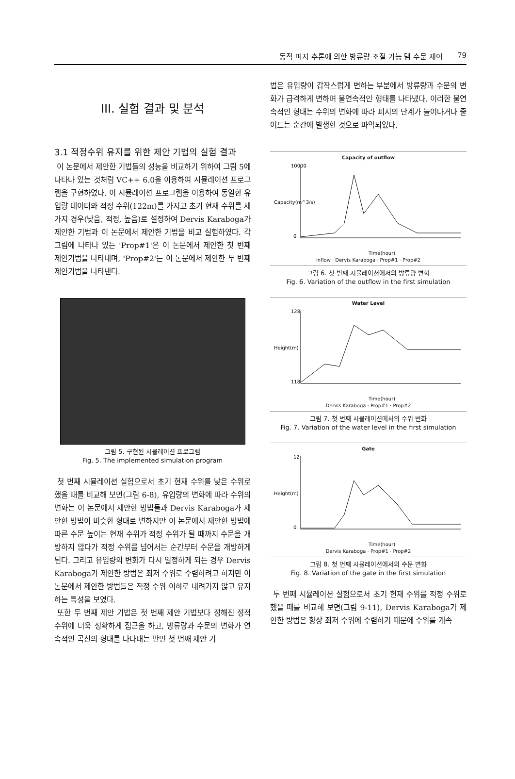동적 퍼지 추론에 의한 방류량 조절 가능 댐 수문 제어 79
III. 실험 결과 및 분석
3.1 적정수위 유지를 위한 제안 기법의 실험 결과
이 논문에서 제안한 기법들의 성능을 비교하기 위하여 그림 5에 나타나 있는 것처럼 VC++ 6.0을 이용하여 시뮬레이션 프로그램을 구현하였다. 이 시뮬레이션 프로그램을 이용하여 동일한 유입량 데이터와 적정 수위(122m)를 가지고 초기 현재 수위를 세 가지 경우(낮음, 적정, 높음)로 설정하여 Dervis Karaboga가 제안한 기법과 이 논문에서 제안한 기법을 비교 실험하였다. 각 그림에 나타나 있는 'Prop#1'은 이 논문에서 제안한 첫 번째 제안기법을 나타내며, 'Prop#2'는 이 논문에서 제안한 두 번째 제안기법을 나타낸다.
그림 5. 구현된 시뮬레이션 프로그램
Fig. 5. The implemented simulation program
첫 번째 시뮬레이션 실험으로서 초기 현재 수위를 낮은 수위로 했을 때를 비교해 보면(그림 6-8), 유입량의 변화에 따라 수위의 변화는 이 논문에서 제안한 방법들과 Dervis Karaboga가 제안한 방법이 비슷한 형태로 변하지만 이 논문에서 제안한 방법에 따른 수문 높이는 현재 수위가 적정 수위가 될 때까지 수문을 개방하지 않다가 적정 수위를 넘어서는 순간부터 수문을 개방하게 된다. 그리고 유입량의 변화가 다시 일정하게 되는 경우 Dervis Karaboga가 제안한 방법은 최저 수위로 수렴하려고 하지만 이 논문에서 제안한 방법들은 적정 수위 이하로 내려가지 않고 유지하는 특성을 보였다.
또한 두 번째 제안 기법은 첫 번째 제안 기법보다 정해진 정적 수위에 더욱 정확하게 접근을 하고, 방류량과 수문의 변화가 연속적인 곡선의 형태를 나타내는 반면 첫 번째 제안 기
법은 유입량이 갑작스럽게 변하는 부분에서 방류량과 수문의 변화가 급격하게 변하며 불연속적인 형태를 나타냈다. 이러한 불연속적인 형태는 수위의 변화에 따라 퍼지의 단계가 늘어나거나 줄어드는 순간에 발생한 것으로 파악되었다.
Capacity of outflow
Capacity(m^3/s)
10000
0
Time(hour)
Inflow · Dervis Karaboga · Prop#1 · Prop#2
그림 6. 첫 번째 시뮬레이션에서의 방류량 변화
Fig. 6. Variation of the outflow in the first simulation
Water Level
Height(m)
128
118
Time(hour)
Dervis Karaboga · Prop#1 · Prop#2
그림 7. 첫 번째 시뮬레이션에서의 수위 변화
Fig. 7. Variation of the water level in the first simulation
Gate
Height(m)
12
0
Time(hour)
Dervis Karaboga · Prop#1 · Prop#2
그림 8. 첫 번째 시뮬레이션에서의 수문 변화
Fig. 8. Variation of the gate in the first simulation
두 번째 시뮬레이션 실험으로서 초기 현재 수위를 적정 수위로 했을 때를 비교해 보면(그림 9-11), Dervis Karaboga가 제안한 방법은 항상 최저 수위에 수렴하기 때문에 수위를 계속